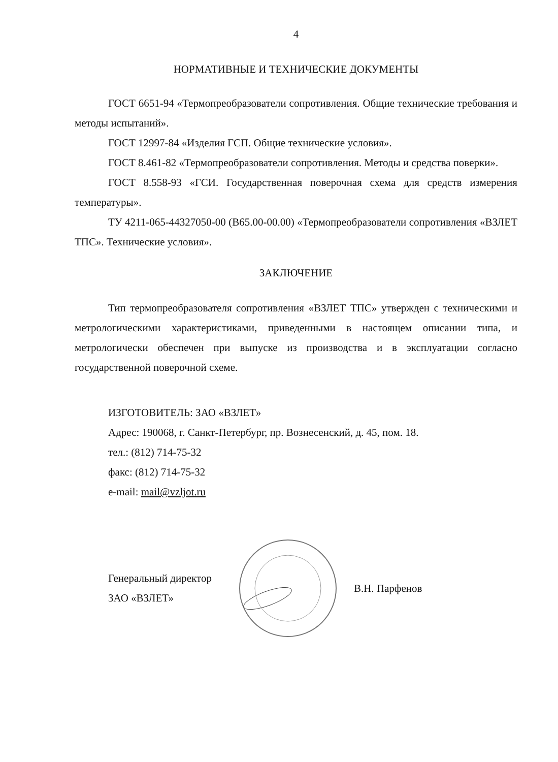4
НОРМАТИВНЫЕ И ТЕХНИЧЕСКИЕ ДОКУМЕНТЫ
ГОСТ 6651-94 «Термопреобразователи сопротивления. Общие технические требования и методы испытаний».
ГОСТ 12997-84 «Изделия ГСП. Общие технические условия».
ГОСТ 8.461-82 «Термопреобразователи сопротивления. Методы и средства поверки».
ГОСТ 8.558-93 «ГСИ. Государственная поверочная схема для средств измерения температуры».
ТУ 4211-065-44327050-00 (В65.00-00.00) «Термопреобразователи сопротивления «ВЗЛЕТ ТПС». Технические условия».
ЗАКЛЮЧЕНИЕ
Тип термопреобразователя сопротивления «ВЗЛЕТ ТПС» утвержден с техническими и метрологическими характеристиками, приведенными в настоящем описании типа, и метрологически обеспечен при выпуске из производства и в эксплуатации согласно государственной поверочной схеме.
ИЗГОТОВИТЕЛЬ: ЗАО «ВЗЛЕТ»
Адрес: 190068, г. Санкт-Петербург, пр. Вознесенский, д. 45, пом. 18.
тел.: (812) 714-75-32
факс: (812) 714-75-32
e-mail: mail@vzljot.ru
Генеральный директор
ЗАО «ВЗЛЕТ»
В.Н. Парфенов